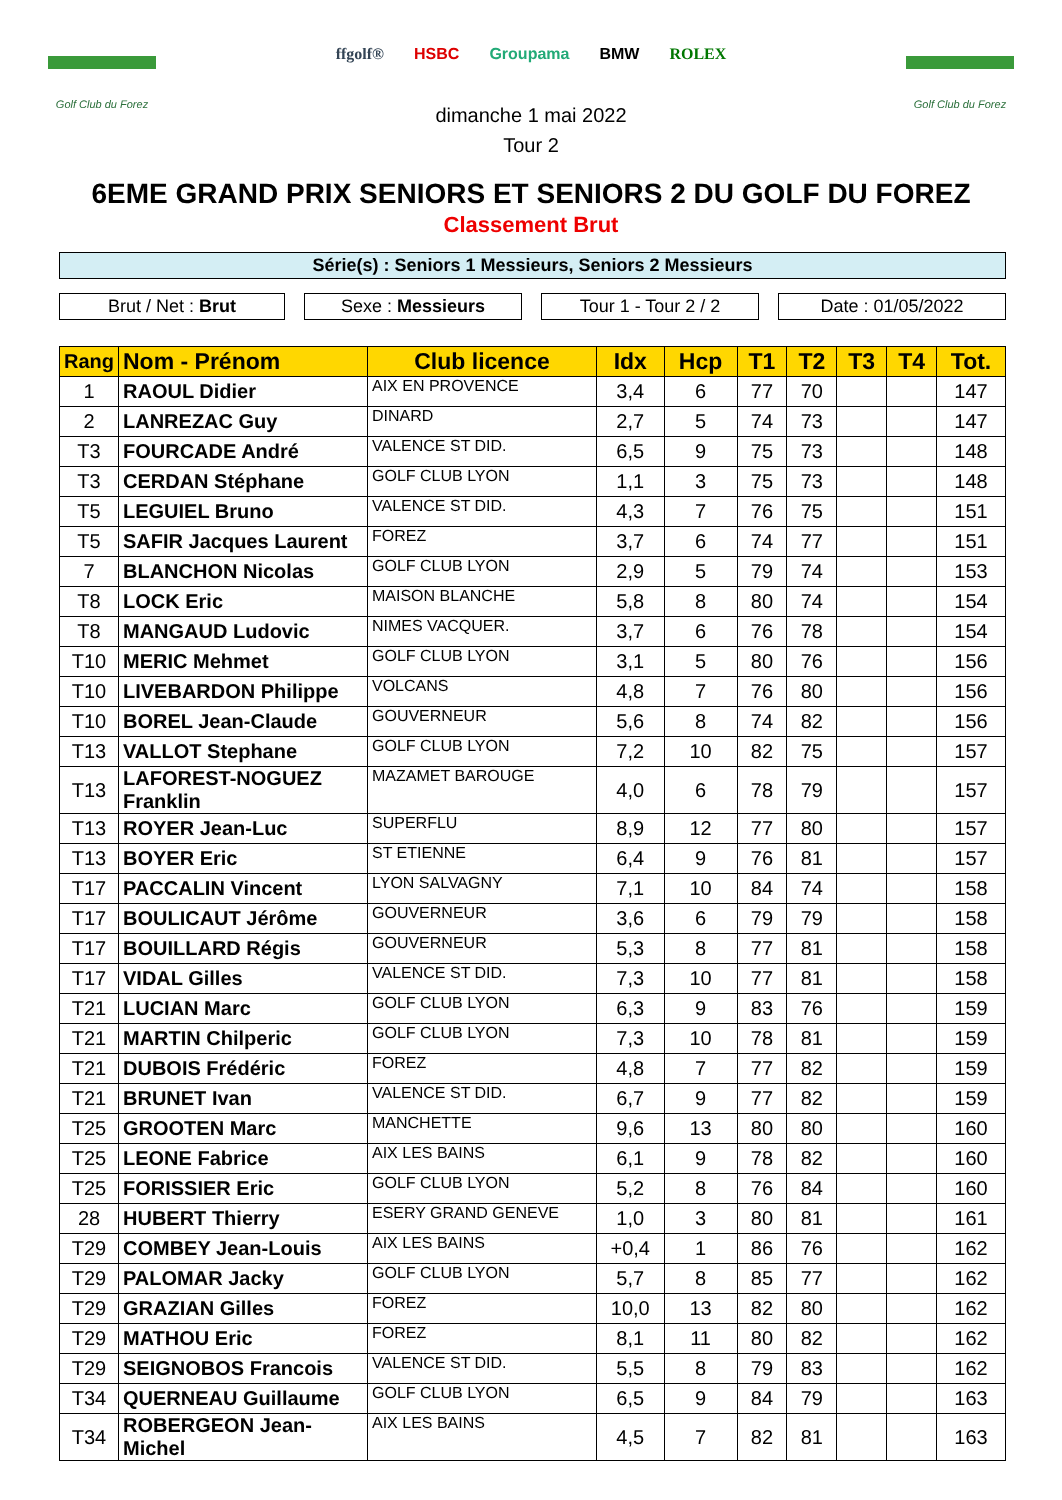Golf Club du Forez
ffgolf® HSBC Groupama BMW ROLEX
Golf Club du Forez
dimanche 1 mai 2022
Tour 2
6EME GRAND PRIX SENIORS ET SENIORS 2 DU GOLF DU FOREZ
Classement Brut
Série(s) : Seniors 1 Messieurs, Seniors 2 Messieurs
Brut / Net : Brut Sexe : Messieurs Tour 1 - Tour 2 / 2 Date : 01/05/2022
| Rang | Nom - Prénom | Club licence | Idx | Hcp | T1 | T2 | T3 | T4 | Tot. |
| --- | --- | --- | --- | --- | --- | --- | --- | --- | --- |
| 1 | RAOUL Didier | AIX EN PROVENCE | 3,4 | 6 | 77 | 70 | | | 147 |
| 2 | LANREZAC Guy | DINARD | 2,7 | 5 | 74 | 73 | | | 147 |
| T3 | FOURCADE André | VALENCE ST DID. | 6,5 | 9 | 75 | 73 | | | 148 |
| T3 | CERDAN Stéphane | GOLF CLUB LYON | 1,1 | 3 | 75 | 73 | | | 148 |
| T5 | LEGUIEL Bruno | VALENCE ST DID. | 4,3 | 7 | 76 | 75 | | | 151 |
| T5 | SAFIR Jacques Laurent | FOREZ | 3,7 | 6 | 74 | 77 | | | 151 |
| 7 | BLANCHON Nicolas | GOLF CLUB LYON | 2,9 | 5 | 79 | 74 | | | 153 |
| T8 | LOCK Eric | MAISON BLANCHE | 5,8 | 8 | 80 | 74 | | | 154 |
| T8 | MANGAUD Ludovic | NIMES VACQUER. | 3,7 | 6 | 76 | 78 | | | 154 |
| T10 | MERIC Mehmet | GOLF CLUB LYON | 3,1 | 5 | 80 | 76 | | | 156 |
| T10 | LIVEBARDON Philippe | VOLCANS | 4,8 | 7 | 76 | 80 | | | 156 |
| T10 | BOREL Jean-Claude | GOUVERNEUR | 5,6 | 8 | 74 | 82 | | | 156 |
| T13 | VALLOT Stephane | GOLF CLUB LYON | 7,2 | 10 | 82 | 75 | | | 157 |
| T13 | LAFOREST-NOGUEZ Franklin | MAZAMET BAROUGE | 4,0 | 6 | 78 | 79 | | | 157 |
| T13 | ROYER Jean-Luc | SUPERFLU | 8,9 | 12 | 77 | 80 | | | 157 |
| T13 | BOYER Eric | ST ETIENNE | 6,4 | 9 | 76 | 81 | | | 157 |
| T17 | PACCALIN Vincent | LYON SALVAGNY | 7,1 | 10 | 84 | 74 | | | 158 |
| T17 | BOULICAUT Jérôme | GOUVERNEUR | 3,6 | 6 | 79 | 79 | | | 158 |
| T17 | BOUILLARD Régis | GOUVERNEUR | 5,3 | 8 | 77 | 81 | | | 158 |
| T17 | VIDAL Gilles | VALENCE ST DID. | 7,3 | 10 | 77 | 81 | | | 158 |
| T21 | LUCIAN Marc | GOLF CLUB LYON | 6,3 | 9 | 83 | 76 | | | 159 |
| T21 | MARTIN Chilperic | GOLF CLUB LYON | 7,3 | 10 | 78 | 81 | | | 159 |
| T21 | DUBOIS Frédéric | FOREZ | 4,8 | 7 | 77 | 82 | | | 159 |
| T21 | BRUNET Ivan | VALENCE ST DID. | 6,7 | 9 | 77 | 82 | | | 159 |
| T25 | GROOTEN Marc | MANCHETTE | 9,6 | 13 | 80 | 80 | | | 160 |
| T25 | LEONE Fabrice | AIX LES BAINS | 6,1 | 9 | 78 | 82 | | | 160 |
| T25 | FORISSIER Eric | GOLF CLUB LYON | 5,2 | 8 | 76 | 84 | | | 160 |
| 28 | HUBERT Thierry | ESERY GRAND GENEVE | 1,0 | 3 | 80 | 81 | | | 161 |
| T29 | COMBEY Jean-Louis | AIX LES BAINS | +0,4 | 1 | 86 | 76 | | | 162 |
| T29 | PALOMAR Jacky | GOLF CLUB LYON | 5,7 | 8 | 85 | 77 | | | 162 |
| T29 | GRAZIAN Gilles | FOREZ | 10,0 | 13 | 82 | 80 | | | 162 |
| T29 | MATHOU Eric | FOREZ | 8,1 | 11 | 80 | 82 | | | 162 |
| T29 | SEIGNOBOS Francois | VALENCE ST DID. | 5,5 | 8 | 79 | 83 | | | 162 |
| T34 | QUERNEAU Guillaume | GOLF CLUB LYON | 6,5 | 9 | 84 | 79 | | | 163 |
| T34 | ROBERGEON Jean-Michel | AIX LES BAINS | 4,5 | 7 | 82 | 81 | | | 163 |